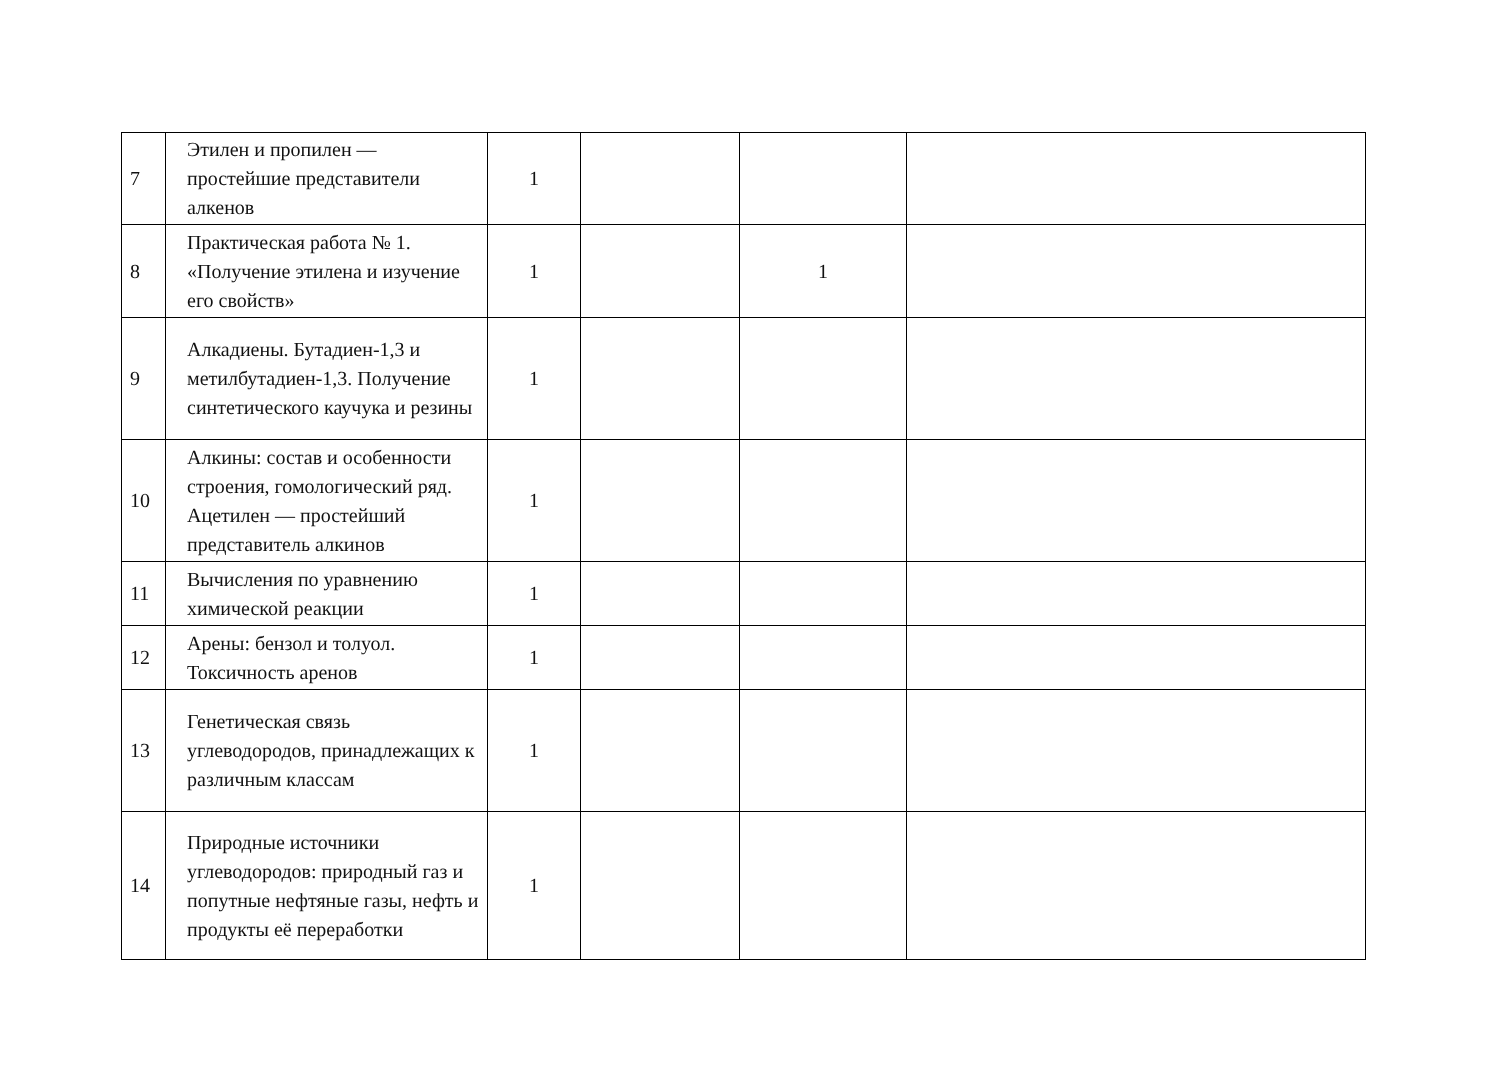| 7 | Этилен и пропилен — простейшие представители алкенов | 1 | | | |
| 8 | Практическая работа № 1. «Получение этилена и изучение его свойств» | 1 | | 1 | |
| 9 | Алкадиены. Бутадиен-1,3 и метилбутадиен-1,3. Получение синтетического каучука и резины | 1 | | | |
| 10 | Алкины: состав и особенности строения, гомологический ряд. Ацетилен — простейший представитель алкинов | 1 | | | |
| 11 | Вычисления по уравнению химической реакции | 1 | | | |
| 12 | Арены: бензол и толуол. Токсичность аренов | 1 | | | |
| 13 | Генетическая связь углеводородов, принадлежащих к различным классам | 1 | | | |
| 14 | Природные источники углеводородов: природный газ и попутные нефтяные газы, нефть и продукты её переработки | 1 | | | |